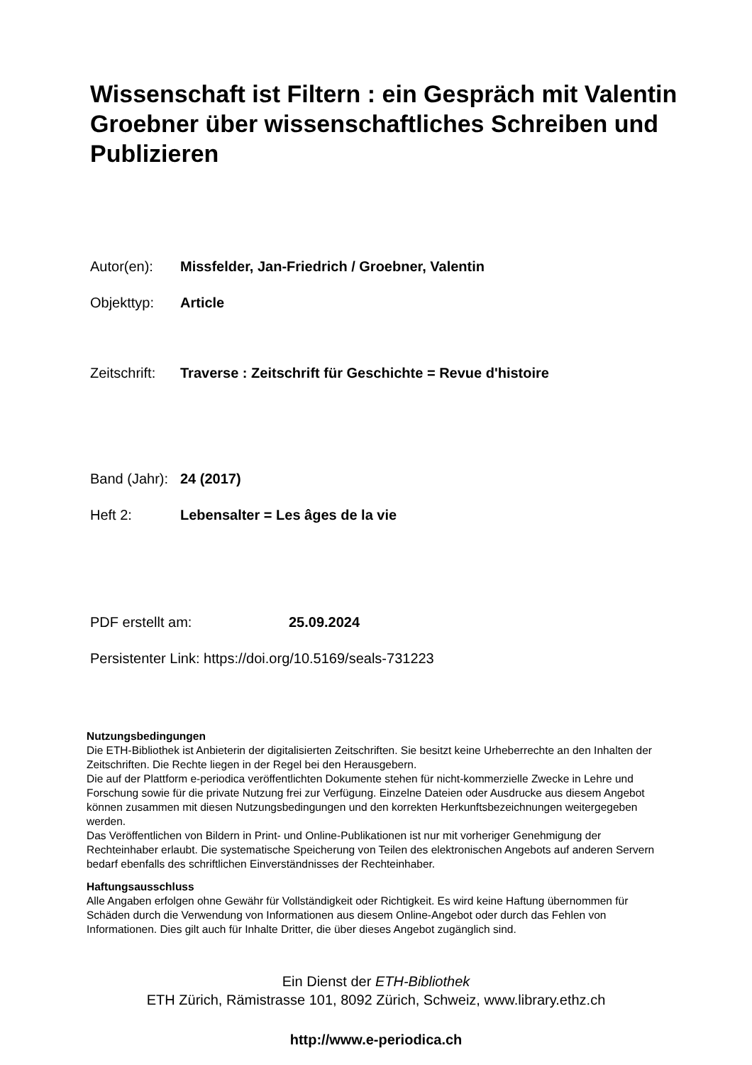Wissenschaft ist Filtern : ein Gespräch mit Valentin Groebner über wissenschaftliches Schreiben und Publizieren
Autor(en): Missfelder, Jan-Friedrich / Groebner, Valentin
Objekttyp: Article
Zeitschrift: Traverse : Zeitschrift für Geschichte = Revue d'histoire
Band (Jahr): 24 (2017)
Heft 2: Lebensalter = Les âges de la vie
PDF erstellt am: 25.09.2024
Persistenter Link: https://doi.org/10.5169/seals-731223
Nutzungsbedingungen
Die ETH-Bibliothek ist Anbieterin der digitalisierten Zeitschriften. Sie besitzt keine Urheberrechte an den Inhalten der Zeitschriften. Die Rechte liegen in der Regel bei den Herausgebern.
Die auf der Plattform e-periodica veröffentlichten Dokumente stehen für nicht-kommerzielle Zwecke in Lehre und Forschung sowie für die private Nutzung frei zur Verfügung. Einzelne Dateien oder Ausdrucke aus diesem Angebot können zusammen mit diesen Nutzungsbedingungen und den korrekten Herkunftsbezeichnungen weitergegeben werden.
Das Veröffentlichen von Bildern in Print- und Online-Publikationen ist nur mit vorheriger Genehmigung der Rechteinhaber erlaubt. Die systematische Speicherung von Teilen des elektronischen Angebots auf anderen Servern bedarf ebenfalls des schriftlichen Einverständnisses der Rechteinhaber.
Haftungsausschluss
Alle Angaben erfolgen ohne Gewähr für Vollständigkeit oder Richtigkeit. Es wird keine Haftung übernommen für Schäden durch die Verwendung von Informationen aus diesem Online-Angebot oder durch das Fehlen von Informationen. Dies gilt auch für Inhalte Dritter, die über dieses Angebot zugänglich sind.
Ein Dienst der ETH-Bibliothek
ETH Zürich, Rämistrasse 101, 8092 Zürich, Schweiz, www.library.ethz.ch
http://www.e-periodica.ch